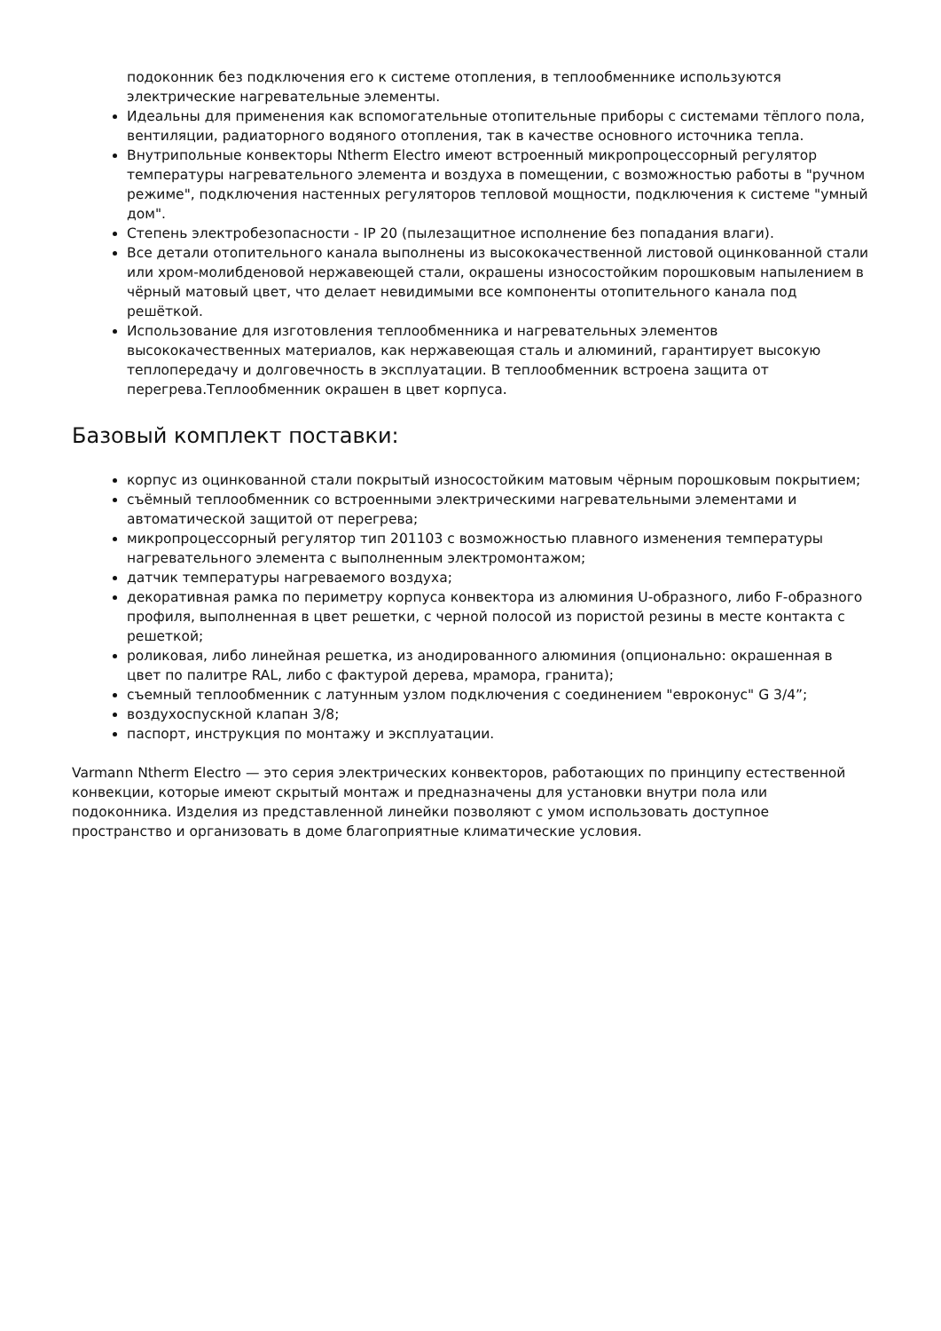подоконник без подключения его к системе отопления, в теплообменнике используются электрические нагревательные элементы.
Идеальны для применения как вспомогательные отопительные приборы с системами тёплого пола, вентиляции, радиаторного водяного отопления, так в качестве основного источника тепла.
Внутрипольные конвекторы Ntherm Electro имеют встроенный микропроцессорный регулятор температуры нагревательного элемента и воздуха в помещении, с возможностью работы в "ручном режиме", подключения настенных регуляторов тепловой мощности, подключения к системе "умный дом".
Степень электробезопасности - IP 20 (пылезащитное исполнение без попадания влаги).
Все детали отопительного канала выполнены из высококачественной листовой оцинкованной стали или хром-молибденовой нержавеющей стали, окрашены износостойким порошковым напылением в чёрный матовый цвет, что делает невидимыми все компоненты отопительного канала под решёткой.
Использование для изготовления теплообменника и нагревательных элементов высококачественных материалов, как нержавеющая сталь и алюминий, гарантирует высокую теплопередачу и долговечность в эксплуатации. В теплообменник встроена защита от перегрева.Теплообменник окрашен в цвет корпуса.
Базовый комплект поставки:
корпус из оцинкованной стали покрытый износостойким матовым чёрным порошковым покрытием;
съёмный теплообменник со встроенными электрическими нагревательными элементами и автоматической защитой от перегрева;
микропроцессорный регулятор тип 201103 с возможностью плавного изменения температуры нагревательного элемента с выполненным электромонтажом;
датчик температуры нагреваемого воздуха;
декоративная рамка по периметру корпуса конвектора из алюминия U-образного, либо F-образного профиля, выполненная в цвет решетки, с черной полосой из пористой резины в месте контакта с решеткой;
роликовая, либо линейная решетка, из анодированного алюминия (опционально: окрашенная в цвет по палитре RAL, либо с фактурой дерева, мрамора, гранита);
съемный теплообменник с латунным узлом подключения с соединением "евроконус" G 3/4”;
воздухоспускной клапан 3/8;
паспорт, инструкция по монтажу и эксплуатации.
Varmann Ntherm Electro — это серия электрических конвекторов, работающих по принципу естественной конвекции, которые имеют скрытый монтаж и предназначены для установки внутри пола или подоконника. Изделия из представленной линейки позволяют с умом использовать доступное пространство и организовать в доме благоприятные климатические условия.